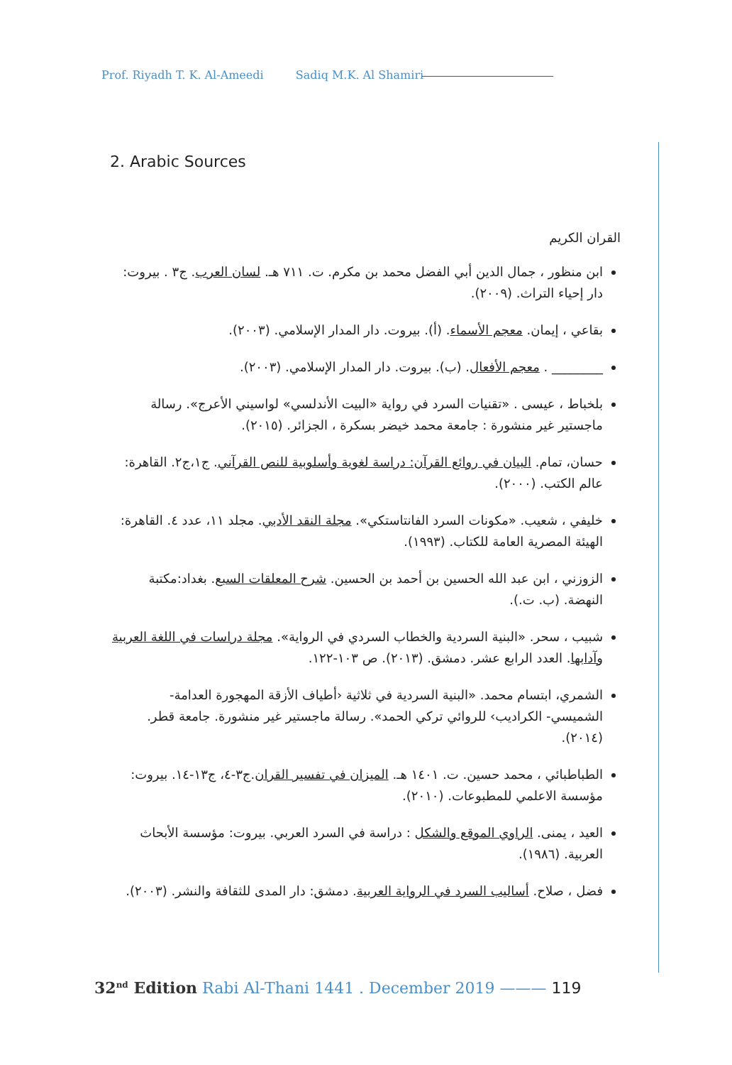Prof. Riyadh T. K. Al-Ameedi Sadiq M.K. Al Shamiri
2. Arabic Sources
القران الكريم
ابن منظور ، جمال الدين أبي الفضل محمد بن مكرم. ت. ٧١١ هـ. لسان العرب. ج٣ . بيروت: دار إحياء التراث. (٢٠٠٩).
بقاعي ، إيمان. معجم الأسماء. (أ). بيروت. دار المدار الإسلامي. (٢٠٠٣).
________ . معجم الأفعال. (ب). بيروت. دار المدار الإسلامي. (٢٠٠٣).
بلخباط ، عيسى . «تقنيات السرد في رواية «البيت الأندلسي» لواسيني الأعرج». رسالة ماجستير غير منشورة : جامعة محمد خيضر بسكرة ، الجزائر. (٢٠١٥).
حسان، تمام. البيان في روائع القرآن: دراسة لغوية وأسلوبية للنص القرآني. ج١،ج٢. القاهرة: عالم الكتب. (٢٠٠٠).
خليفي ، شعيب. «مكونات السرد الفانتاستكي». مجلة النقد الأدبي. مجلد ١١، عدد ٤. القاهرة: الهيئة المصرية العامة للكتاب. (١٩٩٣).
الزوزني ، ابن عبد الله الحسين بن أحمد بن الحسين. شرح المعلقات السبع. بغداد:مكتبة النهضة. (ب. ت.).
شبيب ، سحر. «البنية السردية والخطاب السردي في الرواية». مجلة دراسات في اللغة العربية وآدابها. العدد الرابع عشر. دمشق. (٢٠١٣). ص ١٠٣-١٢٢.
الشمري، ابتسام محمد. «البنية السردية في ثلاثية ‹أطياف الأزقة المهجورة العدامة- الشميسي- الكراديب› للروائي تركي الحمد». رسالة ماجستير غير منشورة. جامعة قطر. (٢٠١٤).
الطباطبائي ، محمد حسين. ت. ١٤٠١ هـ. الميزان في تفسير القران.ج٣-٤، ج١٣-١٤. بيروت: مؤسسة الاعلمي للمطبوعات. (٢٠١٠).
العيد ، يمنى. الراوي الموقع والشكل : دراسة في السرد العربي. بيروت: مؤسسة الأبحاث العربية. (١٩٨٦).
فضل ، صلاح. أساليب السرد في الرواية العربية. دمشق: دار المدى للثقافة والنشر. (٢٠٠٣).
32<sup>nd</sup> Edition Rabi Al-Thani 1441 . December 2019 ——— 119